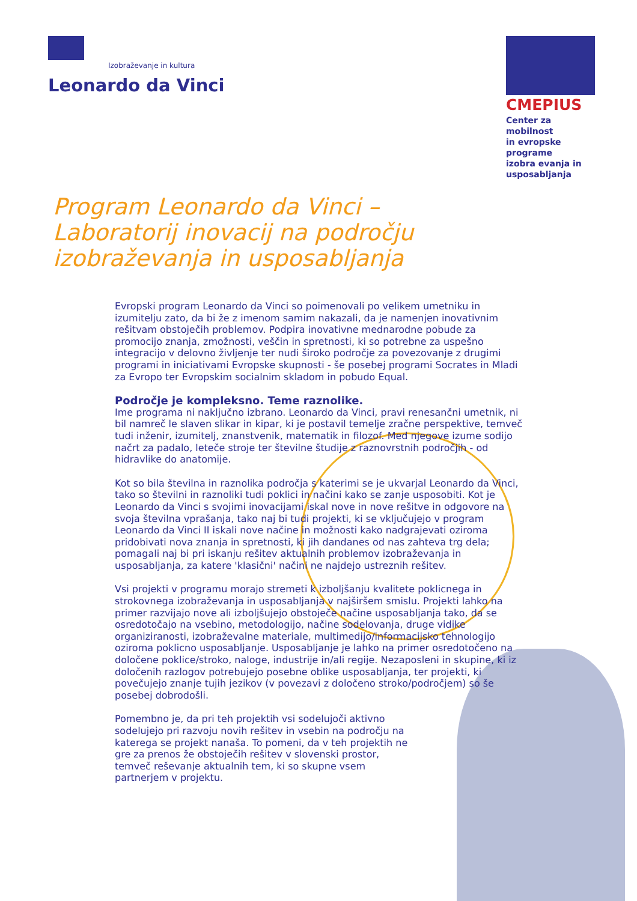Izobraževanje in kultura
Leonardo da Vinci
CMEPIUS
Center za mobilnost
in evropske programe
izobra evanja in
usposabljanja
Program Leonardo da Vinci – Laboratorij inovacij na področju izobraževanja in usposabljanja
Evropski program Leonardo da Vinci so poimenovali po velikem umetniku in izumitelju zato, da bi že z imenom samim nakazali, da je namenjen inovativnim rešitvam obstoječih problemov. Podpira inovativne mednarodne pobude za promocijo znanja, zmožnosti, veščin in spretnosti, ki so potrebne za uspešno integracijo v delovno življenje ter nudi široko področje za povezovanje z drugimi programi in iniciativami Evropske skupnosti - še posebej programi Socrates in Mladi za Evropo ter Evropskim socialnim skladom in pobudo Equal.
Področje je kompleksno. Teme raznolike.
Ime programa ni naključno izbrano. Leonardo da Vinci, pravi renesančni umetnik, ni bil namreč le slaven slikar in kipar, ki je postavil temelje zračne perspektive, temveč tudi inženir, izumitelj, znanstvenik, matematik in filozof. Med njegove izume sodijo načrt za padalo, leteče stroje ter številne študije z raznovrstnih področjih - od hidravlike do anatomije.
Kot so bila številna in raznolika področja s katerimi se je ukvarjal Leonardo da Vinci, tako so številni in raznoliki tudi poklici in načini kako se zanje usposobiti. Kot je Leonardo da Vinci s svojimi inovacijami iskal nove in nove rešitve in odgovore na svoja številna vprašanja, tako naj bi tudi projekti, ki se vključujejo v program Leonardo da Vinci II iskali nove načine in možnosti kako nadgrajevati oziroma pridobivati nova znanja in spretnosti, ki jih dandanes od nas zahteva trg dela; pomagali naj bi pri iskanju rešitev aktualnih problemov izobraževanja in usposabljanja, za katere 'klasični' načini ne najdejo ustreznih rešitev.
Vsi projekti v programu morajo stremeti k izboljšanju kvalitete poklicnega in strokovnega izobraževanja in usposabljanja v najširšem smislu. Projekti lahko na primer razvijajo nove ali izboljšujejo obstoječe načine usposabljanja tako, da se osredotočajo na vsebino, metodologijo, načine sodelovanja, druge vidike organiziranosti, izobraževalne materiale, multimedijo/informacijsko tehnologijo oziroma poklicno usposabljanje. Usposabljanje je lahko na primer osredotočeno na določene poklice/stroko, naloge, industrije in/ali regije. Nezaposleni in skupine, ki iz določenih razlogov potrebujejo posebne oblike usposabljanja, ter projekti, ki povečujejo znanje tujih jezikov (v povezavi z določeno stroko/področjem) so še posebej dobrodošli.
Pomembno je, da pri teh projektih vsi sodelujoči aktivno sodelujejo pri razvoju novih rešitev in vsebin na področju na katerega se projekt nanaša. To pomeni, da v teh projektih ne gre za prenos že obstoječih rešitev v slovenski prostor, temveč reševanje aktualnih tem, ki so skupne vsem partnerjem v projektu.